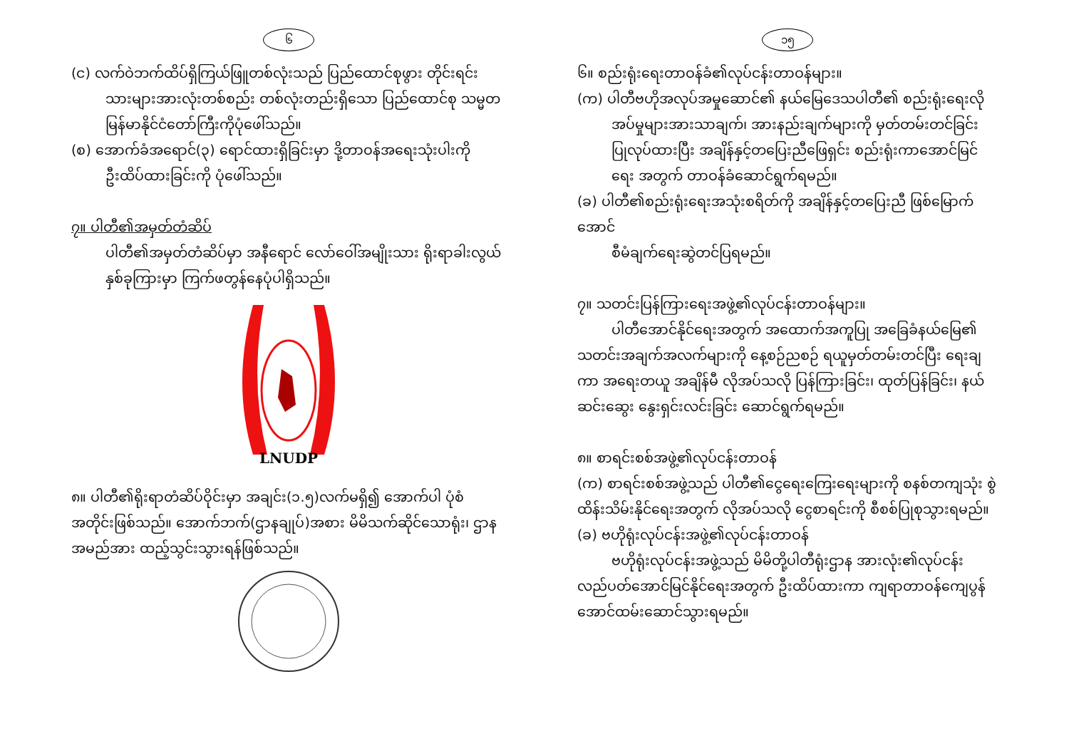၆
(င) လက်ဝဲဘက်ထိပ်ရှိကြယ်ဖြူတစ်လုံးသည် ပြည်ထောင်စုဖွား တိုင်းရင်း
သားများအားလုံးတစ်စည်း တစ်လုံးတည်းရှိသော ပြည်ထောင်စု သမ္မတမြန်မာနိုင်ငံတော်ကြီးကိုပုံဖေါ်သည်။
(စ) အောက်ခံအရောင်(၃) ရောင်ထားရှိခြင်းမှာ ဒို့တာဝန်အရေးသုံးပါးကို
ဦးထိပ်ထားခြင်းကို ပုံဖေါ်သည်။
၇။ ပါတီ၏အမှတ်တံဆိပ်
ပါတီ၏အမှတ်တံဆိပ်မှာ အနီရောင် လော်ဝေါ်အမျိုးသား ရိုးရာခါးလွယ်နှစ်ခုကြားမှာ ကြက်ဖတွန်နေပုံပါရှိသည်။
LNUDP
၈။ ပါတီ၏ရိုးရာတံဆိပ်ဝိုင်းမှာ အချင်း(၁.၅)လက်မရှိ၍ အောက်ပါ ပုံစံအတိုင်းဖြစ်သည်။ အောက်ဘက်(ဌာနချုပ်)အစား မိမိသက်ဆိုင်သောရုံး၊ ဌာနအမည်အား ထည့်သွင်းသွားရန်ဖြစ်သည်။
၁၅
၆။ စည်းရုံးရေးတာဝန်ခံ၏လုပ်ငန်းတာဝန်များ။
(က) ပါတီဗဟိုအလုပ်အမှုဆောင်၏ နယ်မြေဒေသပါတီ၏ စည်းရုံးရေးလို
အပ်မှုများအားသာချက်၊ အားနည်းချက်များကို မှတ်တမ်းတင်ခြင်း ပြုလုပ်ထားပြီး အချိန်နှင့်တပြေးညီဖြေရှင်း စည်းရုံးကာအောင်မြင်ရေး အတွက် တာဝန်ခံဆောင်ရွက်ရမည်။
(ခ) ပါတီ၏စည်းရုံးရေးအသုံးစရိတ်ကို အချိန်နှင့်တပြေးညီ ဖြစ်မြောက်အောင်
စီမံချက်ရေးဆွဲတင်ပြရမည်။
၇။ သတင်းပြန်ကြားရေးအဖွဲ့၏လုပ်ငန်းတာဝန်များ။
ပါတီအောင်နိုင်ရေးအတွက် အထောက်အကူပြု အခြေခံနယ်မြေ၏
သတင်းအချက်အလက်များကို နေ့စဉ်ညစဉ် ရယူမှတ်တမ်းတင်ပြီး ရေးချကာ အရေးတယူ အချိန်မီ လိုအပ်သလို ပြန်ကြားခြင်း၊ ထုတ်ပြန်ခြင်း၊ နယ်ဆင်းဆွေး နွေးရှင်းလင်းခြင်း ဆောင်ရွက်ရမည်။
၈။ စာရင်းစစ်အဖွဲ့၏လုပ်ငန်းတာဝန်
(က) စာရင်းစစ်အဖွဲ့သည် ပါတီ၏ငွေရေးကြေးရေးများကို စနစ်တကျသုံး စွဲထိန်းသိမ်းနိုင်ရေးအတွက် လိုအပ်သလို ငွေစာရင်းကို စီစစ်ပြုစုသွားရမည်။
(ခ) ဗဟိုရုံးလုပ်ငန်းအဖွဲ့၏လုပ်ငန်းတာဝန်
ဗဟိုရုံးလုပ်ငန်းအဖွဲ့သည် မိမိတို့ပါတီရုံးဌာန အားလုံး၏လုပ်ငန်း
လည်ပတ်အောင်မြင်နိုင်ရေးအတွက် ဦးထိပ်ထားကာ ကျရာတာဝန်ကျေပွန် အောင်ထမ်းဆောင်သွားရမည်။